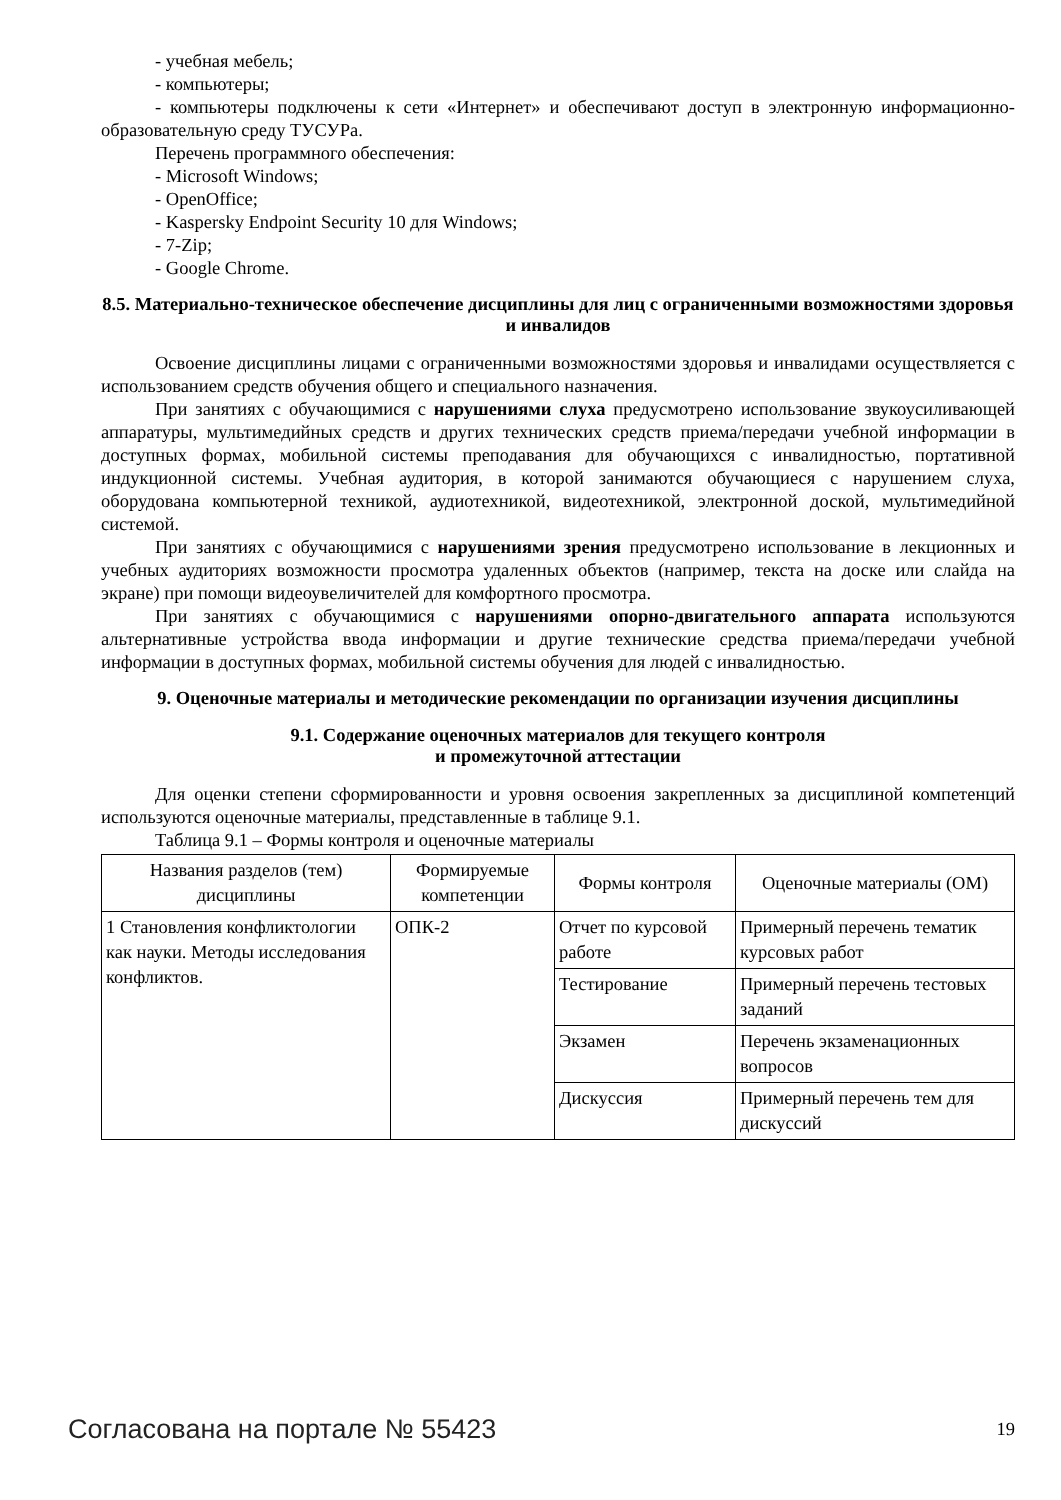- учебная мебель;
- компьютеры;
- компьютеры подключены к сети «Интернет» и обеспечивают доступ в электронную информационно-образовательную среду ТУСУРа.
Перечень программного обеспечения:
- Microsoft Windows;
- OpenOffice;
- Kaspersky Endpoint Security 10 для Windows;
- 7-Zip;
- Google Chrome.
8.5. Материально-техническое обеспечение дисциплины для лиц с ограниченными возможностями здоровья и инвалидов
Освоение дисциплины лицами с ограниченными возможностями здоровья и инвалидами осуществляется с использованием средств обучения общего и специального назначения.
При занятиях с обучающимися с нарушениями слуха предусмотрено использование звукоусиливающей аппаратуры, мультимедийных средств и других технических средств приема/передачи учебной информации в доступных формах, мобильной системы преподавания для обучающихся с инвалидностью, портативной индукционной системы. Учебная аудитория, в которой занимаются обучающиеся с нарушением слуха, оборудована компьютерной техникой, аудиотехникой, видеотехникой, электронной доской, мультимедийной системой.
При занятиях с обучающимися с нарушениями зрения предусмотрено использование в лекционных и учебных аудиториях возможности просмотра удаленных объектов (например, текста на доске или слайда на экране) при помощи видеоувеличителей для комфортного просмотра.
При занятиях с обучающимися с нарушениями опорно-двигательного аппарата используются альтернативные устройства ввода информации и другие технические средства приема/передачи учебной информации в доступных формах, мобильной системы обучения для людей с инвалидностью.
9. Оценочные материалы и методические рекомендации по организации изучения дисциплины
9.1. Содержание оценочных материалов для текущего контроля
и промежуточной аттестации
Для оценки степени сформированности и уровня освоения закрепленных за дисциплиной компетенций используются оценочные материалы, представленные в таблице 9.1.
Таблица 9.1 – Формы контроля и оценочные материалы
| Названия разделов (тем) дисциплины | Формируемые компетенции | Формы контроля | Оценочные материалы (ОМ) |
| --- | --- | --- | --- |
| 1 Становления конфликтологии как науки. Методы исследования конфликтов. | ОПК-2 | Отчет по курсовой работе | Примерный перечень тематик курсовых работ |
| | | Тестирование | Примерный перечень тестовых заданий |
| | | Экзамен | Перечень экзаменационных вопросов |
| | | Дискуссия | Примерный перечень тем для дискуссий |
Согласована на портале № 55423 19